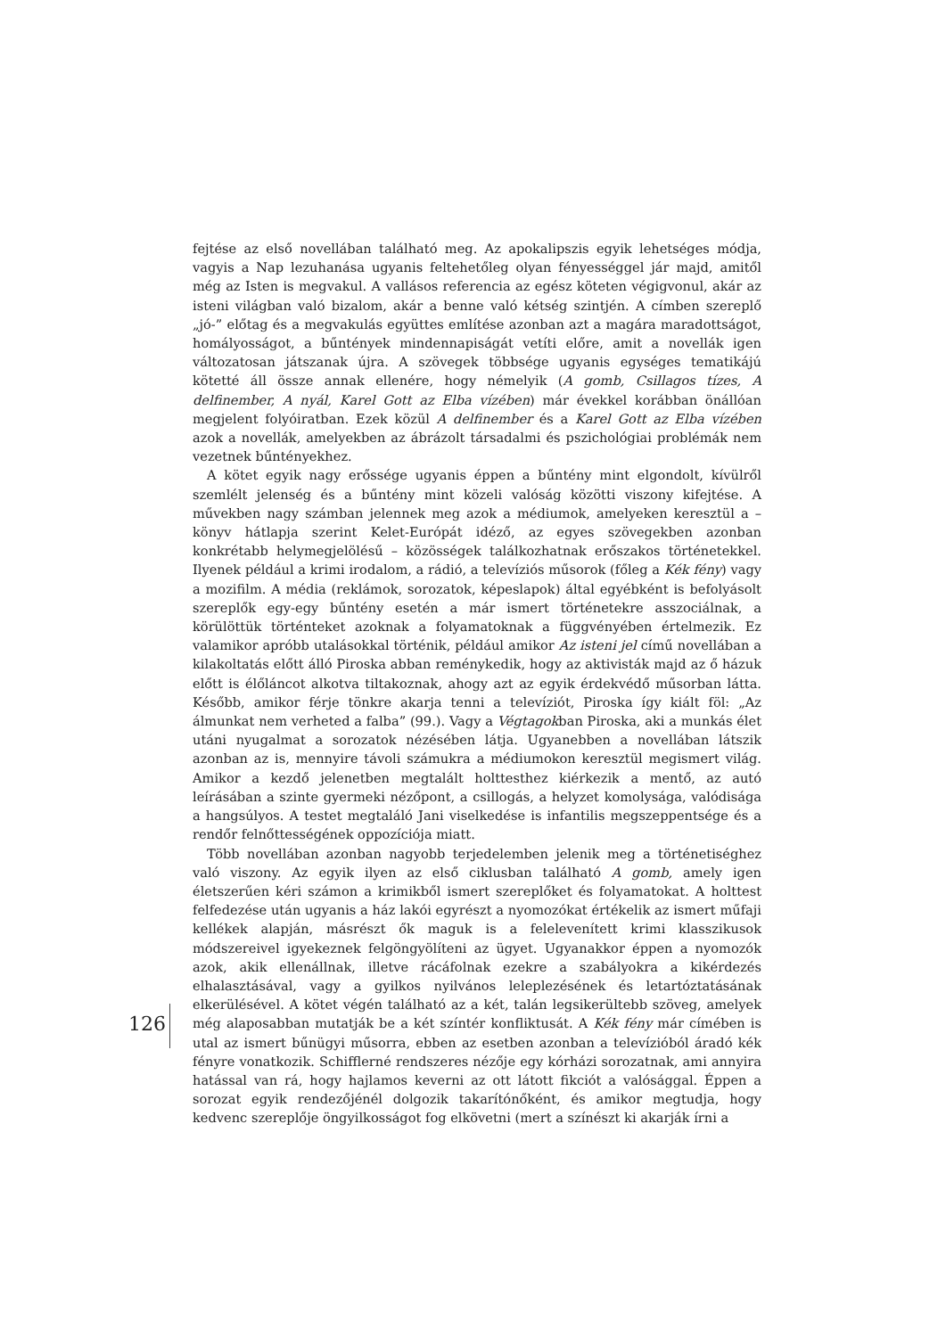fejtése az első novellában található meg. Az apokalipszis egyik lehetséges módja, vagyis a Nap lezuhanása ugyanis feltehetőleg olyan fényességgel jár majd, amitől még az Isten is megvakul. A vallásos referencia az egész köteten végigvonul, akár az isteni világban való bizalom, akár a benne való kétség szintjén. A címben szereplő „jó-” előtag és a megvakulás együttes említése azonban azt a magára maradottságot, homályosságot, a bűntények mindennapiságát vetíti előre, amit a novellák igen változatosan játszanak újra. A szövegek többsége ugyanis egységes tematikájú kötetté áll össze annak ellenére, hogy némelyik (A gomb, Csillagos tízes, A delfinember, A nyál, Karel Gott az Elba vízében) már évekkel korábban önállóan megjelent folyóiratban. Ezek közül A delfinember és a Karel Gott az Elba vízében azok a novellák, amelyekben az ábrázolt társadalmi és pszichológiai problémák nem vezetnek bűntényekhez.
A kötet egyik nagy erőssége ugyanis éppen a bűntény mint elgondolt, kívülről szemlélt jelenség és a bűntény mint közeli valóság közötti viszony kifejtése. A művekben nagy számban jelennek meg azok a médiumok, amelyeken keresztül a – könyv hátlapja szerint Kelet-Európát idéző, az egyes szövegekben azonban konkrétabb helymegjelölésű – közösségek találkozhatnak erőszakos történetekkel. Ilyenek például a krimi irodalom, a rádió, a televíziós műsorok (főleg a Kék fény) vagy a mozifilm. A média (reklámok, sorozatok, képeslapok) által egyébként is befolyásolt szereplők egy-egy bűntény esetén a már ismert történetekre asszociálnak, a körülöttük történteket azoknak a folyamatoknak a függvényében értelmezik. Ez valamikor apróbb utalásokkal történik, például amikor Az isteni jel című novellában a kilakoltatás előtt álló Piroska abban reménykedik, hogy az aktivisták majd az ő házuk előtt is élőláncot alkotva tiltakoznak, ahogy azt az egyik érdekvédő műsorban látta. Később, amikor férje tönkre akarja tenni a televíziót, Piroska így kiált föl: „Az álmunkat nem verheted a falba” (99.). Vagy a Végtagokban Piroska, aki a munkás élet utáni nyugalmat a sorozatok nézésében látja. Ugyanebben a novellában látszik azonban az is, mennyire távoli számukra a médiumokon keresztül megismert világ. Amikor a kezdő jelenetben megtalált holttesthez kiérkezik a mentő, az autó leírásában a szinte gyermeki nézőpont, a csillogás, a helyzet komolysága, valódisága a hangsúlyos. A testet megtaláló Jani viselkedése is infantilis megszeppentsége és a rendőr felnőttességének oppozíciója miatt.
Több novellában azonban nagyobb terjedelemben jelenik meg a történetiséghez való viszony. Az egyik ilyen az első ciklusban található A gomb, amely igen életszerűen kéri számon a krimikből ismert szereplőket és folyamatokat. A holttest felfedezése után ugyanis a ház lakói egyrészt a nyomozókat értékelik az ismert műfaji kellékek alapján, másrészt ők maguk is a felelevenített krimi klasszikusok módszereivel igyekeznek felgöngyölíteni az ügyet. Ugyanakkor éppen a nyomozók azok, akik ellenállnak, illetve rácáfolnak ezekre a szabályokra a kikérdezés elhalasztásával, vagy a gyilkos nyilvános leleplezésének és letartóztatásának elkerülésével. A kötet végén található az a két, talán legsikerültebb szöveg, amelyek még alaposabban mutatják be a két színtér konfliktusát. A Kék fény már címében is utal az ismert bűnügyi műsorra, ebben az esetben azonban a televízióból áradó kék fényre vonatkozik. Schifflerné rendszeres nézője egy kórházi sorozatnak, ami annyira hatással van rá, hogy hajlamos keverni az ott látott fikciót a valósággal. Éppen a sorozat egyik rendezőjénél dolgozik takarítónőként, és amikor megtudja, hogy kedvenc szereplője öngyilkosságot fog elkövetni (mert a színészt ki akarják írni a
126